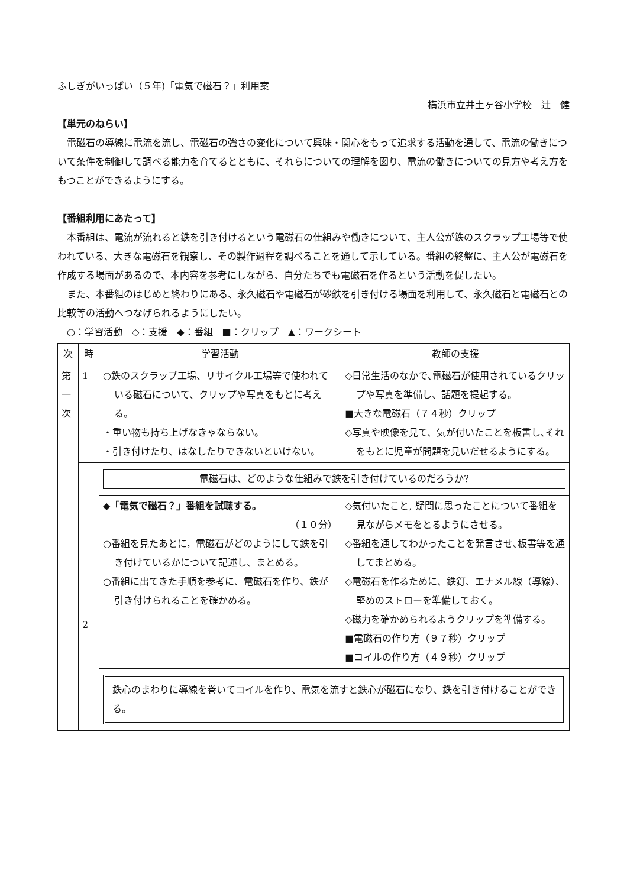ふしぎがいっぱい（５年)「電気で磁石？」利用案
横浜市立井土ヶ谷小学校　辻　健
【単元のねらい】
電磁石の導線に電流を流し、電磁石の強さの変化について興味・関心をもって追求する活動を通して、電流の働きについて条件を制御して調べる能力を育てるとともに、それらについての理解を図り、電流の働きについての見方や考え方をもつことができるようにする。
【番組利用にあたって】
本番組は、電流が流れると鉄を引き付けるという電磁石の仕組みや働きについて、主人公が鉄のスクラップ工場等で使われている、大きな電磁石を観察し、その製作過程を調べることを通して示している。番組の終盤に、主人公が電磁石を作成する場面があるので、本内容を参考にしながら、自分たちでも電磁石を作るという活動を促したい。
また、本番組のはじめと終わりにある、永久磁石や電磁石が砂鉄を引き付ける場面を利用して、永久磁石と電磁石との比較等の活動へつなげられるようにしたい。
○：学習活動　◇：支援　◆：番組　■：クリップ　▲：ワークシート
| 次 | 時 | 学習活動 | 教師の支援 |
| --- | --- | --- | --- |
| 第 一 次 | 1 | ○鉄のスクラップ工場、リサイクル工場等で使われている磁石について、クリップや写真をもとに考える。 ・重い物も持ち上げなきゃならない。 ・引き付けたり、はなしたりできないといけない。 | ◇日常生活のなかで､電磁石が使用されているクリップや写真を準備し、話題を提起する。 ■大きな電磁石（７４秒）クリップ ◇写真や映像を見て、気が付いたことを板書し､それをもとに児童が問題を見いだせるようにする。 |
| | 2 | 電磁石は、どのような仕組みで鉄を引き付けているのだろうか? | |
| | | ◆「電気で磁石？」番組を試聴する。 （１０分） ○番組を見たあとに，電磁石がどのようにして鉄を引き付けているかについて記述し、まとめる。 ○番組に出てきた手順を参考に、電磁石を作り、鉄が引き付けられることを確かめる。 | ◇気付いたこと, 疑問に思ったことについて番組を見ながらメモをとるようにさせる。 ◇番組を通してわかったことを発言させ､板書等を通してまとめる。 ◇電磁石を作るために、鉄釘、エナメル線（導線）、堅めのストローを準備しておく。 ◇磁力を確かめられるようクリップを準備する。 ■電磁石の作り方（９７秒）クリップ ■コイルの作り方（４９秒）クリップ |
| | | 鉄心のまわりに導線を巻いてコイルを作り、電気を流すと鉄心が磁石になり、鉄を引き付けることができる。 | |